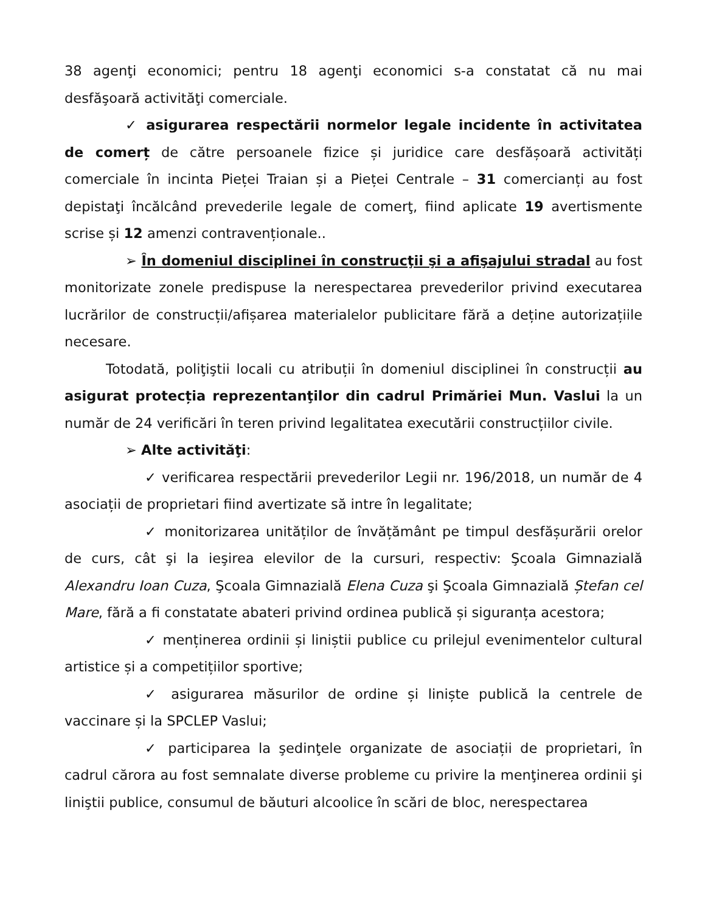38 agenţi economici; pentru 18 agenţi economici s-a constatat că nu mai desfăşoară activităţi comerciale.
✓ asigurarea respectării normelor legale incidente în activitatea de comerț de către persoanele fizice și juridice care desfășoară activități comerciale în incinta Pieței Traian și a Pieței Centrale – 31 comercianți au fost depistaţi încălcând prevederile legale de comerţ, fiind aplicate 19 avertismente scrise și 12 amenzi contravenționale..
➢ În domeniul disciplinei în construcţii şi a afişajului stradal au fost monitorizate zonele predispuse la nerespectarea prevederilor privind executarea lucrărilor de construcții/afișarea materialelor publicitare fără a deține autorizațiile necesare.
Totodată, poliţiştii locali cu atribuții în domeniul disciplinei în construcții au asigurat protecția reprezentanţilor din cadrul Primăriei Mun. Vaslui la un număr de 24 verificări în teren privind legalitatea executării construcțiilor civile.
➢ Alte activităţi:
✓ verificarea respectării prevederilor Legii nr. 196/2018, un număr de 4 asociații de proprietari fiind avertizate să intre în legalitate;
✓ monitorizarea unităților de învățământ pe timpul desfășurării orelor de curs, cât şi la ieşirea elevilor de la cursuri, respectiv: Şcoala Gimnazială Alexandru Ioan Cuza, Şcoala Gimnazială Elena Cuza şi Şcoala Gimnazială Ștefan cel Mare, fără a fi constatate abateri privind ordinea publică și siguranța acestora;
✓ menținerea ordinii și liniștii publice cu prilejul evenimentelor cultural artistice și a competițiilor sportive;
✓ asigurarea măsurilor de ordine și liniște publică la centrele de vaccinare și la SPCLEP Vaslui;
✓ participarea la şedinţele organizate de asociații de proprietari, în cadrul cărora au fost semnalate diverse probleme cu privire la menţinerea ordinii şi liniştii publice, consumul de băuturi alcoolice în scări de bloc, nerespectarea